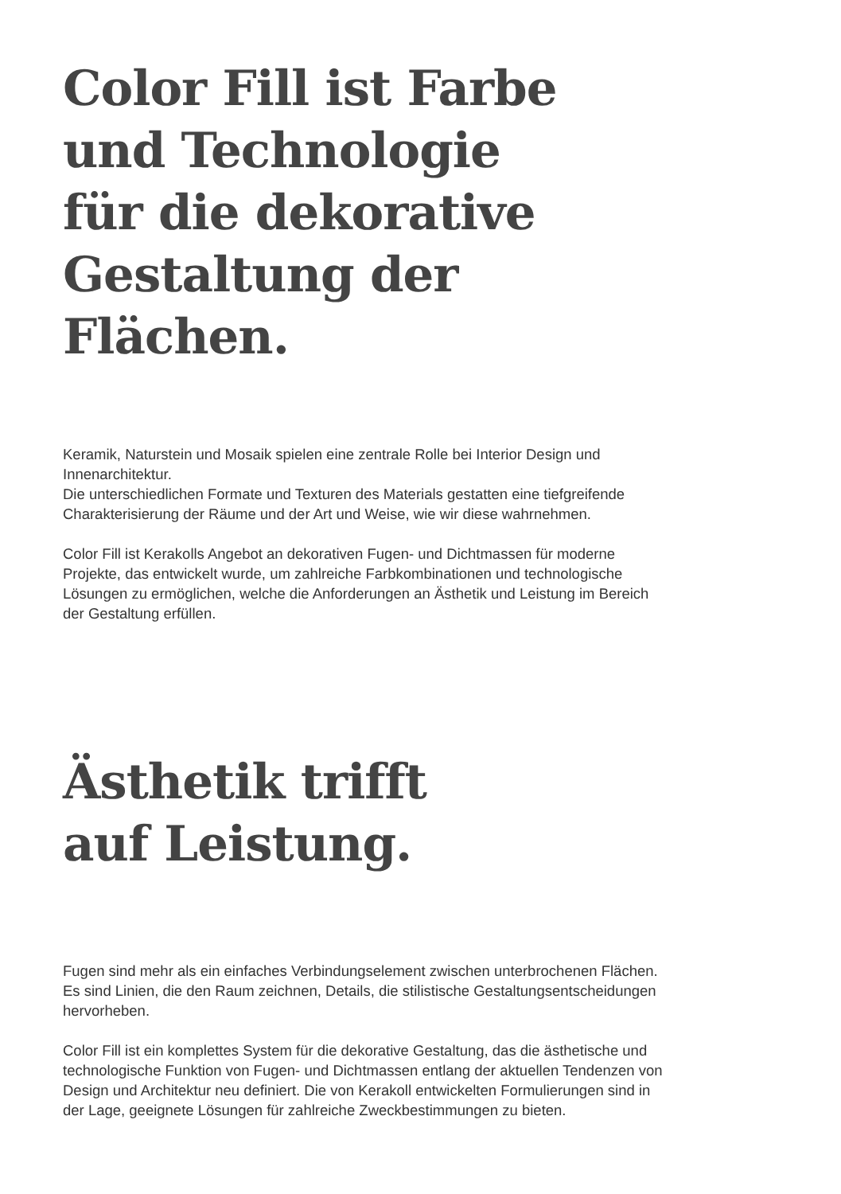Color Fill ist Farbe
und Technologie
für die dekorative
Gestaltung der
Flächen.
Keramik, Naturstein und Mosaik spielen eine zentrale Rolle bei Interior Design und Innenarchitektur.
Die unterschiedlichen Formate und Texturen des Materials gestatten eine tiefgreifende Charakterisierung der Räume und der Art und Weise, wie wir diese wahrnehmen.
Color Fill ist Kerakolls Angebot an dekorativen Fugen- und Dichtmassen für moderne Projekte, das entwickelt wurde, um zahlreiche Farbkombinationen und technologische Lösungen zu ermöglichen, welche die Anforderungen an Ästhetik und Leistung im Bereich der Gestaltung erfüllen.
Ästhetik trifft
auf Leistung.
Fugen sind mehr als ein einfaches Verbindungselement zwischen unterbrochenen Flächen. Es sind Linien, die den Raum zeichnen, Details, die stilistische Gestaltungsentscheidungen hervorheben.
Color Fill ist ein komplettes System für die dekorative Gestaltung, das die ästhetische und technologische Funktion von Fugen- und Dichtmassen entlang der aktuellen Tendenzen von Design und Architektur neu definiert. Die von Kerakoll entwickelten Formulierungen sind in der Lage, geeignete Lösungen für zahlreiche Zweckbestimmungen zu bieten.